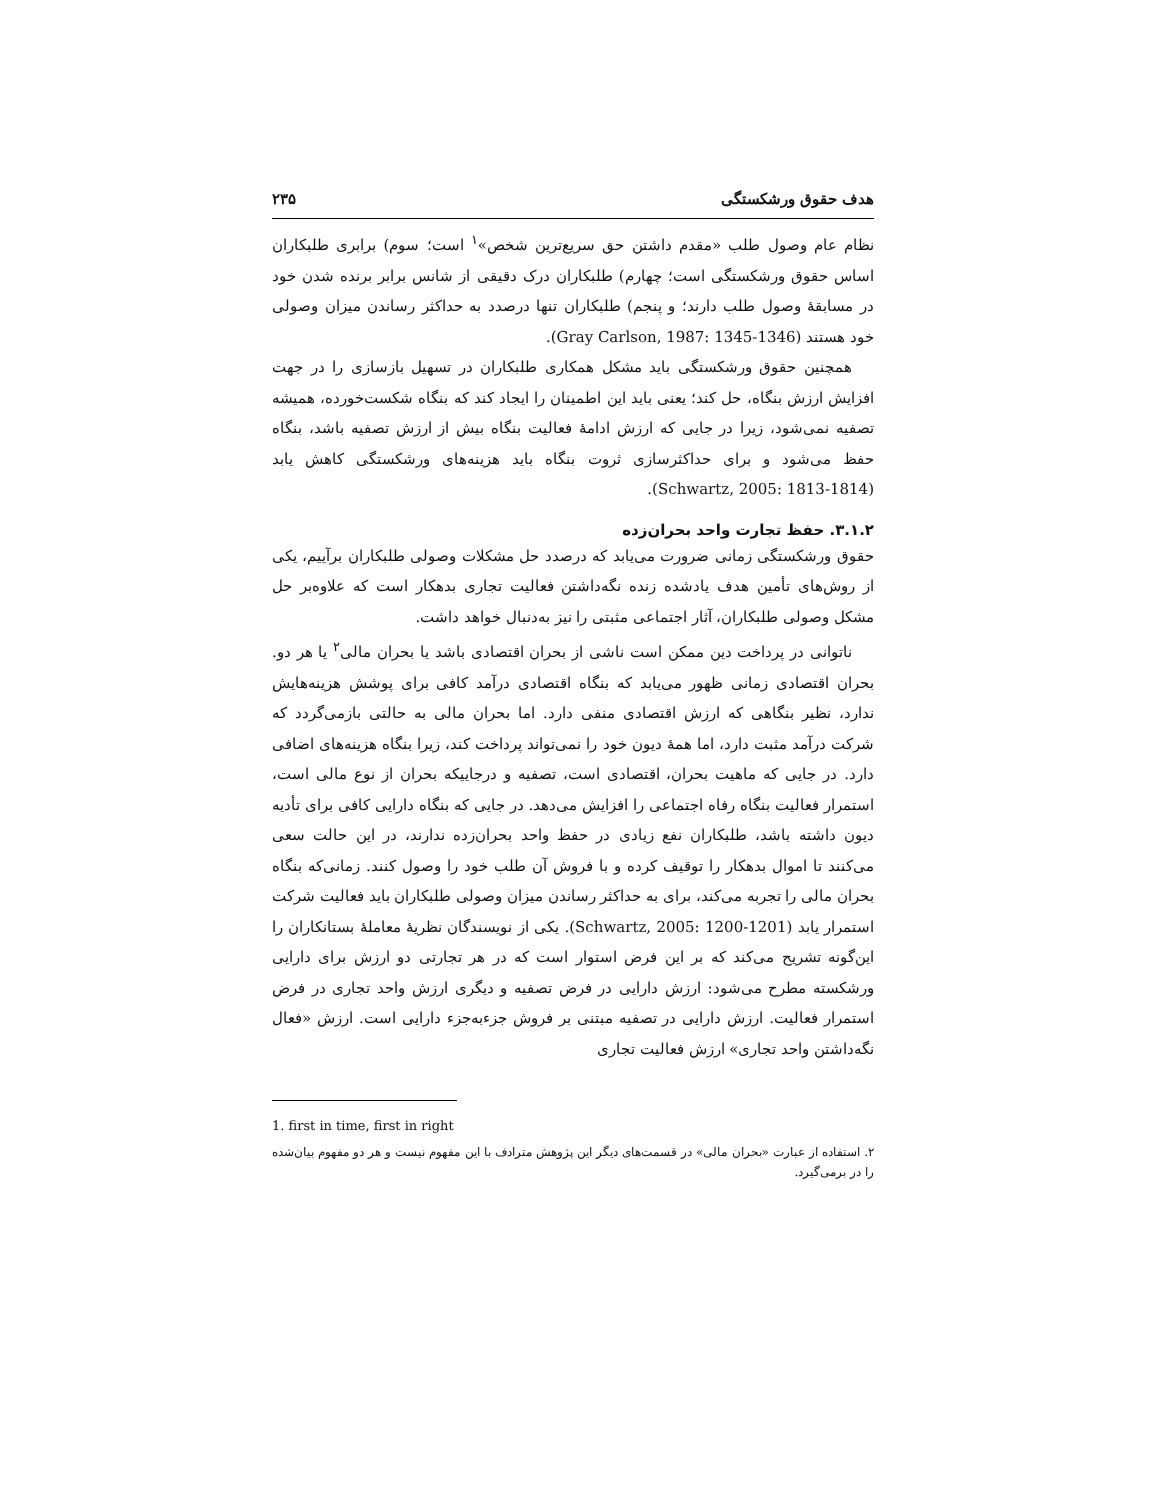هدف حقوق ورشکستگی ۲۳۵
نظام عام وصول طلب «مقدم داشتن حق سریع‌ترین شخص»<sup>۱</sup> است؛ سوم) برابری طلبکاران اساس حقوق ورشکستگی است؛ چهارم) طلبکاران درک دقیقی از شانس برابر برنده شدن خود در مسابقهٔ وصول طلب دارند؛ و پنجم) طلبکاران تنها درصدد به حداکثر رساندن میزان وصولی خود هستند (Gray Carlson, 1987: 1345-1346).
همچنین حقوق ورشکستگی باید مشکل همکاری طلبکاران در تسهیل بازسازی را در جهت افزایش ارزش بنگاه، حل کند؛ یعنی باید این اطمینان را ایجاد کند که بنگاه شکست‌خورده، همیشه تصفیه نمی‌شود، زیرا در جایی که ارزش ادامهٔ فعالیت بنگاه بیش از ارزش تصفیه باشد، بنگاه حفظ می‌شود و برای حداکثرسازی ثروت بنگاه باید هزینه‌های ورشکستگی کاهش یابد (Schwartz, 2005: 1813-1814).
۳.۱.۲. حفظ تجارت واحد بحران‌زده
حقوق ورشکستگی زمانی ضرورت می‌یابد که درصدد حل مشکلات وصولی طلبکاران برآییم، یکی از روش‌های تأمین هدف یادشده زنده نگه‌داشتن فعالیت تجاری بدهکار است که علاوه‌بر حل مشکل وصولی طلبکاران، آثار اجتماعی مثبتی را نیز به‌دنبال خواهد داشت.
ناتوانی در پرداخت دین ممکن است ناشی از بحران اقتصادی باشد یا بحران مالی<sup>۲</sup> یا هر دو. بحران اقتصادی زمانی ظهور می‌یابد که بنگاه اقتصادی درآمد کافی برای پوشش هزینه‌هایش ندارد، نظیر بنگاهی که ارزش اقتصادی منفی دارد. اما بحران مالی به حالتی بازمی‌گردد که شرکت درآمد مثبت دارد، اما همهٔ دیون خود را نمی‌تواند پرداخت کند، زیرا بنگاه هزینه‌های اضافی دارد. در جایی که ماهیت بحران، اقتصادی است، تصفیه و درجاییکه بحران از نوع مالی است، استمرار فعالیت بنگاه رفاه اجتماعی را افزایش می‌دهد. در جایی که بنگاه دارایی کافی برای تأدیه دیون داشته باشد، طلبکاران نفع زیادی در حفظ واحد بحران‌زده ندارند، در این حالت سعی می‌کنند تا اموال بدهکار را توقیف کرده و با فروش آن طلب خود را وصول کنند. زمانی‌که بنگاه بحران مالی را تجربه می‌کند، برای به حداکثر رساندن میزان وصولی طلبکاران باید فعالیت شرکت استمرار یابد (Schwartz, 2005: 1200-1201). یکی از نویسندگان نظریهٔ معاملهٔ بستانکاران را این‌گونه تشریح می‌کند که بر این فرض استوار است که در هر تجارتی دو ارزش برای دارایی ورشکسته مطرح می‌شود: ارزش دارایی در فرض تصفیه و دیگری ارزش واحد تجاری در فرض استمرار فعالیت. ارزش دارایی در تصفیه مبتنی بر فروش جزءبه‌جزء دارایی است. ارزش «فعال نگه‌داشتن واحد تجاری» ارزش فعالیت تجاری
1. first in time, first in right
۲. استفاده از عبارت «بحران مالی» در قسمت‌های دیگر این پژوهش مترادف با این مفهوم نیست و هر دو مفهوم بیان‌شده را در برمی‌گیرد.